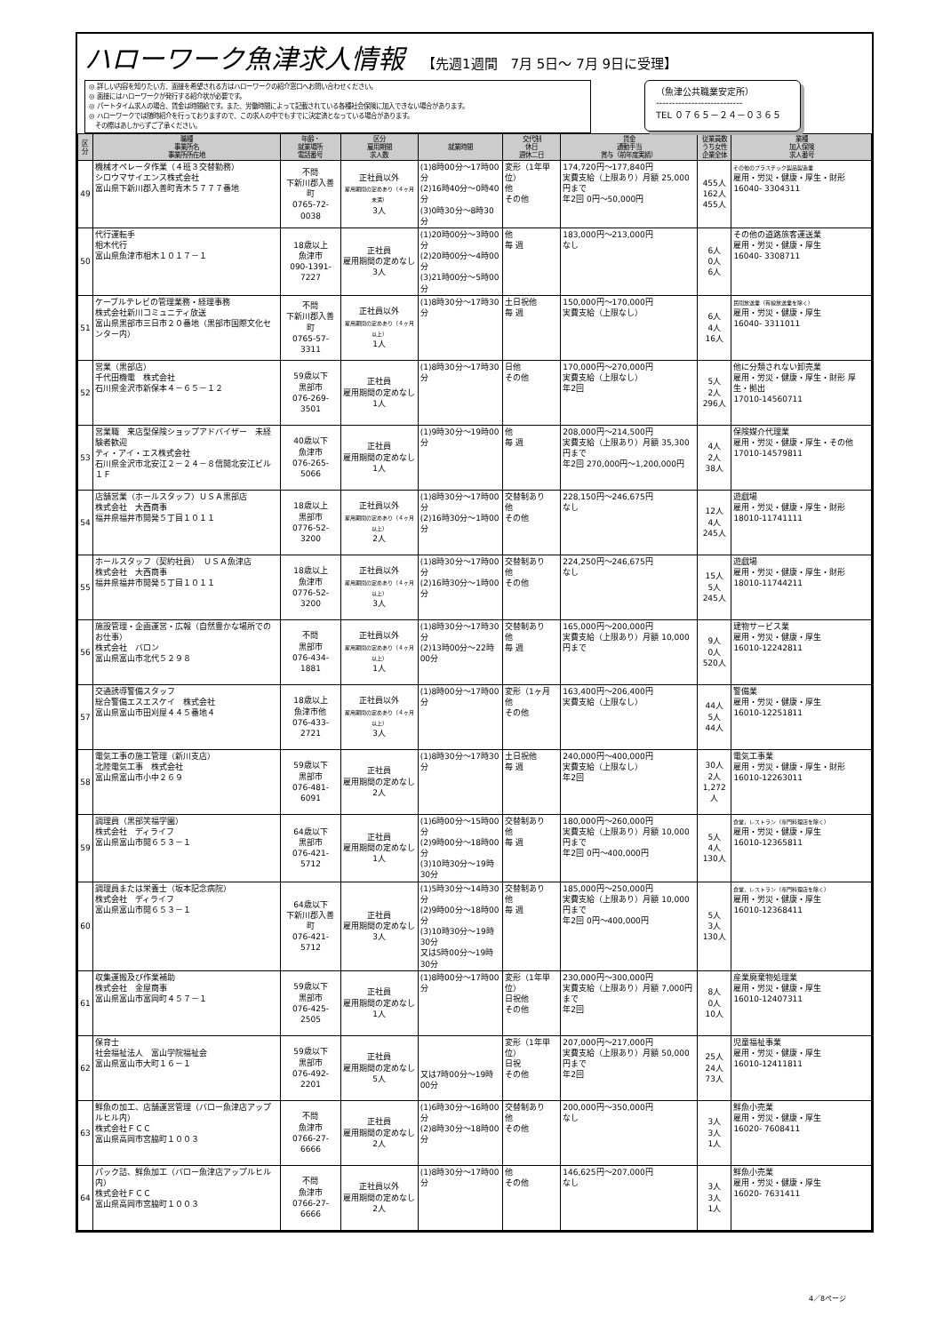ハローワーク魚津求人情報 【先週1週間　7月 5日～ 7月 9日に受理】
◎ 詳しい内容を知りたい方、面接を希望される方はハローワークの紹介窓口へお問い合わせください。
◎ 面接にはハローワークが発行する紹介状が必要です。
◎ パートタイム求人の場合、賃金は時間給です。また、労働時間によって記載されている各種社会保険に加入できない場合があります。
◎ ハローワークでは随時紹介を行っておりますので、この求人の中でもすでに決定済となっている場合があります。
　その際はあしからずご了承ください。
（魚津公共職業安定所）
---------------------------
TEL ０７６５－２４－０３６５
| 区分 | 職種 事業所名 事業所所在地 | 年齢・ 就業場所 電話番号 | 区分 雇用期間 求人数 | 就業時間 | 交代制 休日 週休二日 | 賃金 通勤手当 賞与（前年度実績） | 従業員数 うち女性 企業全体 | 業種 加入保険 求人番号 |
| --- | --- | --- | --- | --- | --- | --- | --- | --- |
| 49 | 機械オペレータ作業（４班３交替勤務） シロウマサイエンス株式会社 富山県下新川郡入善町青木５７７７番地 | 不問 下新川郡入善町 0765-72-0038 | 正社員以外 雇用期間の定めあり（４ヶ月未満） 3人 | (1)8時00分～17時00分 (2)16時40分～0時40分 (3)0時30分～8時30分 | 変形（1年単位） 他 その他 | 174,720円～177,840円 実費支給（上限あり）月額 25,000円まで 年2回 0円～50,000円 | 455人 162人 455人 | その他のプラスチック製品製造業 雇用・労災・健康・厚生・財形 16040- 3304311 |
| 50 | 代行運転手 相木代行 富山県魚津市相木１０１７－１ | 18歳以上 魚津市 090-1391-7227 | 正社員 雇用期間の定めなし 3人 | (1)20時00分～3時00分 (2)20時00分～4時00分 (3)21時00分～5時00分 | 他 毎 週 | 183,000円～213,000円 なし | 6人 0人 6人 | その他の道路旅客運送業 雇用・労災・健康・厚生 16040- 3308711 |
| 51 | ケーブルテレビの管理業務・経理事務 株式会社新川コミュニティ放送 富山県黒部市三日市２０番地（黒部市国際文化センター内） | 不問 下新川郡入善町 0765-57-3311 | 正社員以外 雇用期間の定めあり（４ヶ月以上） 1人 | (1)8時30分～17時30分 | 土日祝他 毎 週 | 150,000円～170,000円 実費支給（上限なし） | 6人 4人 16人 | 民間放送業（有線放送業を除く） 雇用・労災・健康・厚生 16040- 3311011 |
| 52 | 営業（黒部店） 千代田機電 株式会社 石川県金沢市新保本４－６５－１２ | 59歳以下 黒部市 076-269-3501 | 正社員 雇用期間の定めなし 1人 | (1)8時30分～17時30分 | 日他 その他 | 170,000円～270,000円 実費支給（上限なし） 年2回 | 5人 2人 296人 | 他に分類されない卸売業 雇用・労災・健康・厚生・財形 厚生・拠出 17010-14560711 |
| 53 | 営業職 来店型保険ショップアドバイザー 未経験者歓迎 ティ・アイ・エス株式会社 石川県金沢市北安江２－２４－８信開北安江ビル１Ｆ | 40歳以下 魚津市 076-265-5066 | 正社員 雇用期間の定めなし 1人 | (1)9時30分～19時00分 | 他 毎 週 | 208,000円～214,500円 実費支給（上限あり）月額 35,300円まで 年2回 270,000円～1,200,000円 | 4人 2人 38人 | 保険媒介代理業 雇用・労災・健康・厚生・その他 17010-14579811 |
| 54 | 店舗営業（ホールスタッフ）ＵＳＡ黒部店 株式会社 大西商事 福井県福井市開発５丁目１０１１ | 18歳以上 黒部市 0776-52-3200 | 正社員以外 雇用期間の定めあり（４ヶ月以上） 2人 | (1)8時30分～17時00分 (2)16時30分～1時00分 | 交替制あり 他 その他 | 228,150円～246,675円 なし | 12人 4人 245人 | 遊戯場 雇用・労災・健康・厚生・財形 18010-11741111 |
| 55 | ホールスタッフ（契約社員） ＵＳＡ魚津店 株式会社 大西商事 福井県福井市開発５丁目１０１１ | 18歳以上 魚津市 0776-52-3200 | 正社員以外 雇用期間の定めあり（４ヶ月以上） 3人 | (1)8時30分～17時00分 (2)16時30分～1時00分 | 交替制あり 他 その他 | 224,250円～246,675円 なし | 15人 5人 245人 | 遊戯場 雇用・労災・健康・厚生・財形 18010-11744211 |
| 56 | 施設管理・企画運営・広報（自然豊かな場所でのお仕事） 株式会社 バロン 富山県富山市北代５２９８ | 不問 黒部市 076-434-1881 | 正社員以外 雇用期間の定めあり（４ヶ月以上） 1人 | (1)8時30分～17時30分 (2)13時00分～22時00分 | 交替制あり 他 毎 週 | 165,000円～200,000円 実費支給（上限あり）月額 10,000円まで | 9人 0人 520人 | 建物サービス業 雇用・労災・健康・厚生 16010-12242811 |
| 57 | 交通誘導警備スタッフ 総合警備エスエスケイ 株式会社 富山県富山市田刈屋４４５番地４ | 18歳以上 魚津市他 076-433-2721 | 正社員以外 雇用期間の定めあり（４ヶ月以上） 3人 | (1)8時00分～17時00分 | 変形（1ヶ月 他 その他 | 163,400円～206,400円 実費支給（上限なし） | 44人 5人 44人 | 警備業 雇用・労災・健康・厚生 16010-12251811 |
| 58 | 電気工事の施工管理（新川支店） 北陸電気工事 株式会社 富山県富山市小中２６９ | 59歳以下 黒部市 076-481-6091 | 正社員 雇用期間の定めなし 2人 | (1)8時30分～17時30分 | 土日祝他 毎 週 | 240,000円～400,000円 実費支給（上限なし） 年2回 | 30人 2人 1,272人 | 電気工事業 雇用・労災・健康・厚生・財形 16010-12263011 |
| 59 | 調理員（黒部笑福学園） 株式会社 ディライフ 富山県富山市開６５３－１ | 64歳以下 黒部市 076-421-5712 | 正社員 雇用期間の定めなし 1人 | (1)6時00分～15時00分 (2)9時00分～18時00分 (3)10時30分～19時30分 | 交替制あり 他 毎 週 | 180,000円～260,000円 実費支給（上限あり）月額 10,000円まで 年2回 0円～400,000円 | 5人 4人 130人 | 食堂，レストラン（専門料理店を除く） 雇用・労災・健康・厚生 16010-12365811 |
| 60 | 調理員または栄養士（坂本記念病院） 株式会社 ディライフ 富山県富山市開６５３－１ | 64歳以下 下新川郡入善町 076-421-5712 | 正社員 雇用期間の定めなし 3人 | (1)5時30分～14時30分 (2)9時00分～18時00分 (3)10時30分～19時30分 又は5時00分～19時30分 | 交替制あり 他 毎 週 | 185,000円～250,000円 実費支給（上限あり）月額 10,000円まで 年2回 0円～400,000円 | 5人 3人 130人 | 食堂，レストラン（専門料理店を除く） 雇用・労災・健康・厚生 16010-12368411 |
| 61 | 収集運搬及び作業補助 株式会社 金屋商事 富山県富山市富岡町４５７－１ | 59歳以下 黒部市 076-425-2505 | 正社員 雇用期間の定めなし 1人 | (1)8時00分～17時00分 | 変形（1年単位） 日祝他 その他 | 230,000円～300,000円 実費支給（上限あり）月額 7,000円まで 年2回 | 8人 0人 10人 | 産業廃棄物処理業 雇用・労災・健康・厚生 16010-12407311 |
| 62 | 保育士 社会福祉法人 富山学院福祉会 富山県富山市大町１６－１ | 59歳以下 黒部市 076-492-2201 | 正社員 雇用期間の定めなし 5人 | 又は7時00分～19時00分 | 変形（1年単位） 日祝 その他 | 207,000円～217,000円 実費支給（上限あり）月額 50,000円まで 年2回 | 25人 24人 73人 | 児童福祉事業 雇用・労災・健康・厚生 16010-12411811 |
| 63 | 鮮魚の加工、店舗運営管理（バロー魚津店アップルヒル内） 株式会社ＦＣＣ 富山県高岡市宮脇町１００３ | 不問 魚津市 0766-27-6666 | 正社員 雇用期間の定めなし 2人 | (1)6時30分～16時00分 (2)8時30分～18時00分 | 交替制あり 他 その他 | 200,000円～350,000円 なし | 3人 3人 1人 | 鮮魚小売業 雇用・労災・健康・厚生 16020- 7608411 |
| 64 | パック詰、鮮魚加工（バロー魚津店アップルヒル内） 株式会社ＦＣＣ 富山県高岡市宮脇町１００３ | 不問 魚津市 0766-27-6666 | 正社員以外 雇用期間の定めなし 2人 | (1)8時30分～17時00分 | 他 その他 | 146,625円～207,000円 なし | 3人 3人 1人 | 鮮魚小売業 雇用・労災・健康・厚生 16020- 7631411 |
4／8ページ